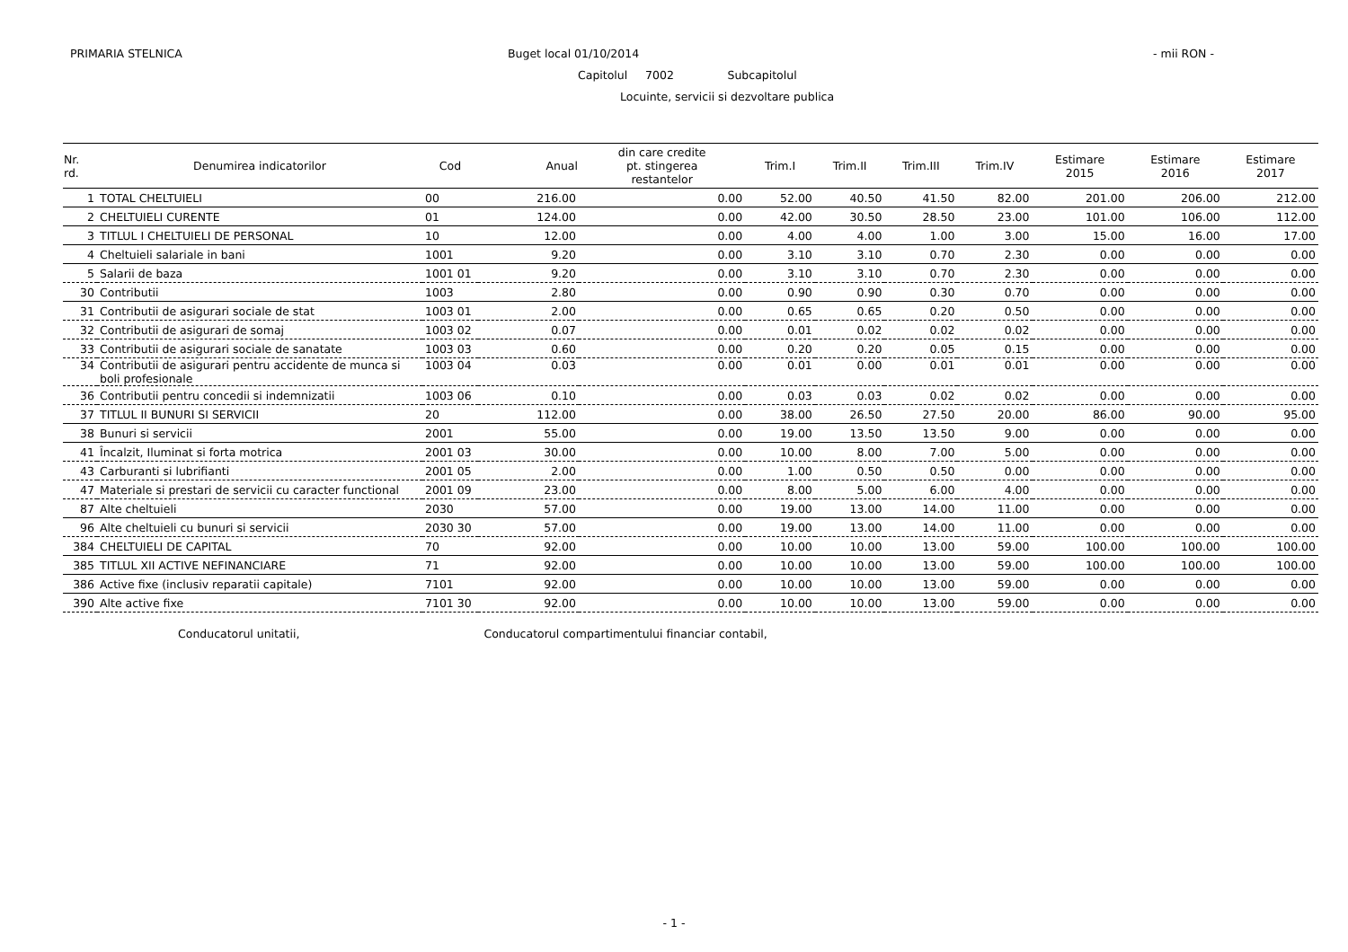PRIMARIA STELNICA Buget local 01/10/2014 - mii RON -
Capitolul 7002 Subcapitolul
Locuinte, servicii si dezvoltare publica
| Nr. rd. | Denumirea indicatorilor | Cod | Anual | din care credite pt. stingerea restantelor | Trim.I | Trim.II | Trim.III | Trim.IV | Estimare 2015 | Estimare 2016 | Estimare 2017 |
| --- | --- | --- | --- | --- | --- | --- | --- | --- | --- | --- | --- |
| 1 | TOTAL CHELTUIELI | 00 | 216.00 | 0.00 | 52.00 | 40.50 | 41.50 | 82.00 | 201.00 | 206.00 | 212.00 |
| 2 | CHELTUIELI CURENTE | 01 | 124.00 | 0.00 | 42.00 | 30.50 | 28.50 | 23.00 | 101.00 | 106.00 | 112.00 |
| 3 | TITLUL I CHELTUIELI DE PERSONAL | 10 | 12.00 | 0.00 | 4.00 | 4.00 | 1.00 | 3.00 | 15.00 | 16.00 | 17.00 |
| 4 | Cheltuieli salariale in bani | 1001 | 9.20 | 0.00 | 3.10 | 3.10 | 0.70 | 2.30 | 0.00 | 0.00 | 0.00 |
| 5 | Salarii de baza | 1001 01 | 9.20 | 0.00 | 3.10 | 3.10 | 0.70 | 2.30 | 0.00 | 0.00 | 0.00 |
| 30 | Contributii | 1003 | 2.80 | 0.00 | 0.90 | 0.90 | 0.30 | 0.70 | 0.00 | 0.00 | 0.00 |
| 31 | Contributii de asigurari sociale de stat | 1003 01 | 2.00 | 0.00 | 0.65 | 0.65 | 0.20 | 0.50 | 0.00 | 0.00 | 0.00 |
| 32 | Contributii de asigurari de somaj | 1003 02 | 0.07 | 0.00 | 0.01 | 0.02 | 0.02 | 0.02 | 0.00 | 0.00 | 0.00 |
| 33 | Contributii de asigurari sociale de sanatate | 1003 03 | 0.60 | 0.00 | 0.20 | 0.20 | 0.05 | 0.15 | 0.00 | 0.00 | 0.00 |
| 34 | Contributii de asigurari pentru accidente de munca si boli profesionale | 1003 04 | 0.03 | 0.00 | 0.01 | 0.00 | 0.01 | 0.01 | 0.00 | 0.00 | 0.00 |
| 36 | Contributii pentru concedii si indemnizatii | 1003 06 | 0.10 | 0.00 | 0.03 | 0.03 | 0.02 | 0.02 | 0.00 | 0.00 | 0.00 |
| 37 | TITLUL II BUNURI SI SERVICII | 20 | 112.00 | 0.00 | 38.00 | 26.50 | 27.50 | 20.00 | 86.00 | 90.00 | 95.00 |
| 38 | Bunuri si servicii | 2001 | 55.00 | 0.00 | 19.00 | 13.50 | 13.50 | 9.00 | 0.00 | 0.00 | 0.00 |
| 41 | Încalzit, Iluminat si forta motrica | 2001 03 | 30.00 | 0.00 | 10.00 | 8.00 | 7.00 | 5.00 | 0.00 | 0.00 | 0.00 |
| 43 | Carburanti si lubrifianti | 2001 05 | 2.00 | 0.00 | 1.00 | 0.50 | 0.50 | 0.00 | 0.00 | 0.00 | 0.00 |
| 47 | Materiale si prestari de servicii cu caracter functional | 2001 09 | 23.00 | 0.00 | 8.00 | 5.00 | 6.00 | 4.00 | 0.00 | 0.00 | 0.00 |
| 87 | Alte cheltuieli | 2030 | 57.00 | 0.00 | 19.00 | 13.00 | 14.00 | 11.00 | 0.00 | 0.00 | 0.00 |
| 96 | Alte cheltuieli cu bunuri si servicii | 2030 30 | 57.00 | 0.00 | 19.00 | 13.00 | 14.00 | 11.00 | 0.00 | 0.00 | 0.00 |
| 384 | CHELTUIELI DE CAPITAL | 70 | 92.00 | 0.00 | 10.00 | 10.00 | 13.00 | 59.00 | 100.00 | 100.00 | 100.00 |
| 385 | TITLUL XII ACTIVE NEFINANCIARE | 71 | 92.00 | 0.00 | 10.00 | 10.00 | 13.00 | 59.00 | 100.00 | 100.00 | 100.00 |
| 386 | Active fixe (inclusiv reparatii capitale) | 7101 | 92.00 | 0.00 | 10.00 | 10.00 | 13.00 | 59.00 | 0.00 | 0.00 | 0.00 |
| 390 | Alte active fixe | 7101 30 | 92.00 | 0.00 | 10.00 | 10.00 | 13.00 | 59.00 | 0.00 | 0.00 | 0.00 |
Conducatorul unitatii, Conducatorul compartimentului financiar contabil,
- 1 -